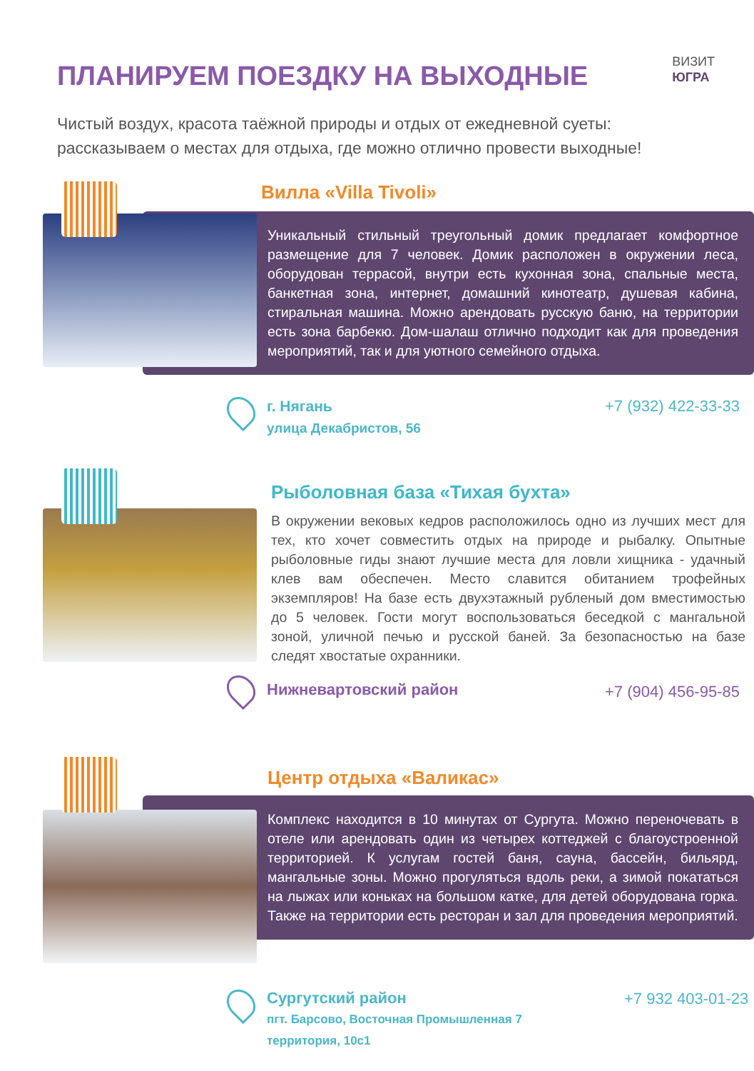ПЛАНИРУЕМ ПОЕЗДКУ НА ВЫХОДНЫЕ
ВИЗИТ
ЮГРА
Чистый воздух, красота таёжной природы и отдых от ежедневной суеты:
рассказываем о местах для отдыха, где можно отлично провести выходные!
Вилла «Villa Tivoli»
Уникальный стильный треугольный домик предлагает комфортное размещение для 7 человек. Домик расположен в окружении леса, оборудован террасой, внутри есть кухонная зона, спальные места, банкетная зона, интернет, домашний кинотеатр, душевая кабина, стиральная машина. Можно арендовать русскую баню, на территории есть зона барбекю. Дом-шалаш отлично подходит как для проведения мероприятий, так и для уютного семейного отдыха.
г. Нягань
улица Декабристов, 56
+7 (932) 422-33-33
Рыболовная база «Тихая бухта»
В окружении вековых кедров расположилось одно из лучших мест для тех, кто хочет совместить отдых на природе и рыбалку. Опытные рыболовные гиды знают лучшие места для ловли хищника - удачный клев вам обеспечен. Место славится обитанием трофейных экземпляров! На базе есть двухэтажный рубленый дом вместимостью до 5 человек. Гости могут воспользоваться беседкой с мангальной зоной, уличной печью и русской баней. За безопасностью на базе следят хвостатые охранники.
Нижневартовский район
+7 (904) 456-95-85
Центр отдыха «Валикас»
Комплекс находится в 10 минутах от Сургута. Можно переночевать в отеле или арендовать один из четырех коттеджей с благоустроенной территорией. К услугам гостей баня, сауна, бассейн, бильярд, мангальные зоны. Можно прогуляться вдоль реки, а зимой покататься на лыжах или коньках на большом катке, для детей оборудована горка. Также на территории есть ресторан и зал для проведения мероприятий.
Сургутский район
пгт. Барсово, Восточная Промышленная 7
территория, 10с1
+7 932 403-01-23